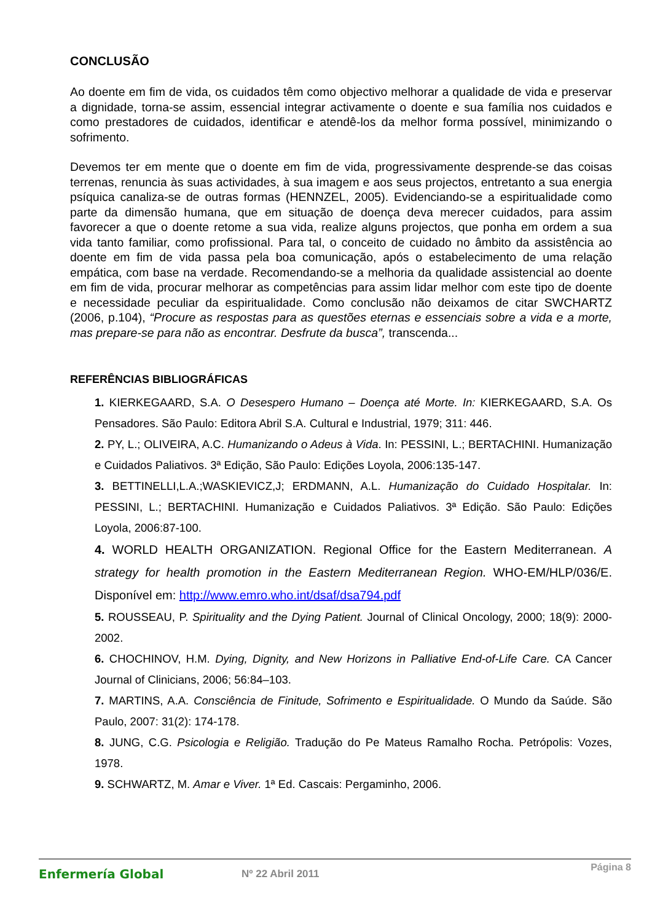CONCLUSÃO
Ao doente em fim de vida, os cuidados têm como objectivo melhorar a qualidade de vida e preservar a dignidade, torna-se assim, essencial integrar activamente o doente e sua família nos cuidados e como prestadores de cuidados, identificar e atendê-los da melhor forma possível, minimizando o sofrimento.
Devemos ter em mente que o doente em fim de vida, progressivamente desprende-se das coisas terrenas, renuncia às suas actividades, à sua imagem e aos seus projectos, entretanto a sua energia psíquica canaliza-se de outras formas (HENNZEL, 2005). Evidenciando-se a espiritualidade como parte da dimensão humana, que em situação de doença deva merecer cuidados, para assim favorecer a que o doente retome a sua vida, realize alguns projectos, que ponha em ordem a sua vida tanto familiar, como profissional. Para tal, o conceito de cuidado no âmbito da assistência ao doente em fim de vida passa pela boa comunicação, após o estabelecimento de uma relação empática, com base na verdade. Recomendando-se a melhoria da qualidade assistencial ao doente em fim de vida, procurar melhorar as competências para assim lidar melhor com este tipo de doente e necessidade peculiar da espiritualidade. Como conclusão não deixamos de citar SWCHARTZ (2006, p.104), “Procure as respostas para as questões eternas e essenciais sobre a vida e a morte, mas prepare-se para não as encontrar. Desfrute da busca”, transcenda...
REFERÊNCIAS BIBLIOGRÁFICAS
1. KIERKEGAARD, S.A. O Desespero Humano – Doença até Morte. In: KIERKEGAARD, S.A. Os Pensadores. São Paulo: Editora Abril S.A. Cultural e Industrial, 1979; 311: 446.
2. PY, L.; OLIVEIRA, A.C. Humanizando o Adeus à Vida. In: PESSINI, L.; BERTACHINI. Humanização e Cuidados Paliativos. 3ª Edição, São Paulo: Edições Loyola, 2006:135-147.
3. BETTINELLI,L.A.;WASKIEVICZ,J; ERDMANN, A.L. Humanização do Cuidado Hospitalar. In: PESSINI, L.; BERTACHINI. Humanização e Cuidados Paliativos. 3ª Edição. São Paulo: Edições Loyola, 2006:87-100.
4. WORLD HEALTH ORGANIZATION. Regional Office for the Eastern Mediterranean. A strategy for health promotion in the Eastern Mediterranean Region. WHO-EM/HLP/036/E. Disponível em: http://www.emro.who.int/dsaf/dsa794.pdf
5. ROUSSEAU, P. Spirituality and the Dying Patient. Journal of Clinical Oncology, 2000; 18(9): 2000-2002.
6. CHOCHINOV, H.M. Dying, Dignity, and New Horizons in Palliative End-of-Life Care. CA Cancer Journal of Clinicians, 2006; 56:84–103.
7. MARTINS, A.A. Consciência de Finitude, Sofrimento e Espiritualidade. O Mundo da Saúde. São Paulo, 2007: 31(2): 174-178.
8. JUNG, C.G. Psicologia e Religião. Tradução do Pe Mateus Ramalho Rocha. Petrópolis: Vozes, 1978.
9. SCHWARTZ, M. Amar e Viver. 1ª Ed. Cascais: Pergaminho, 2006.
Enfermería Global
Nº 22 Abril 2011
Página 8